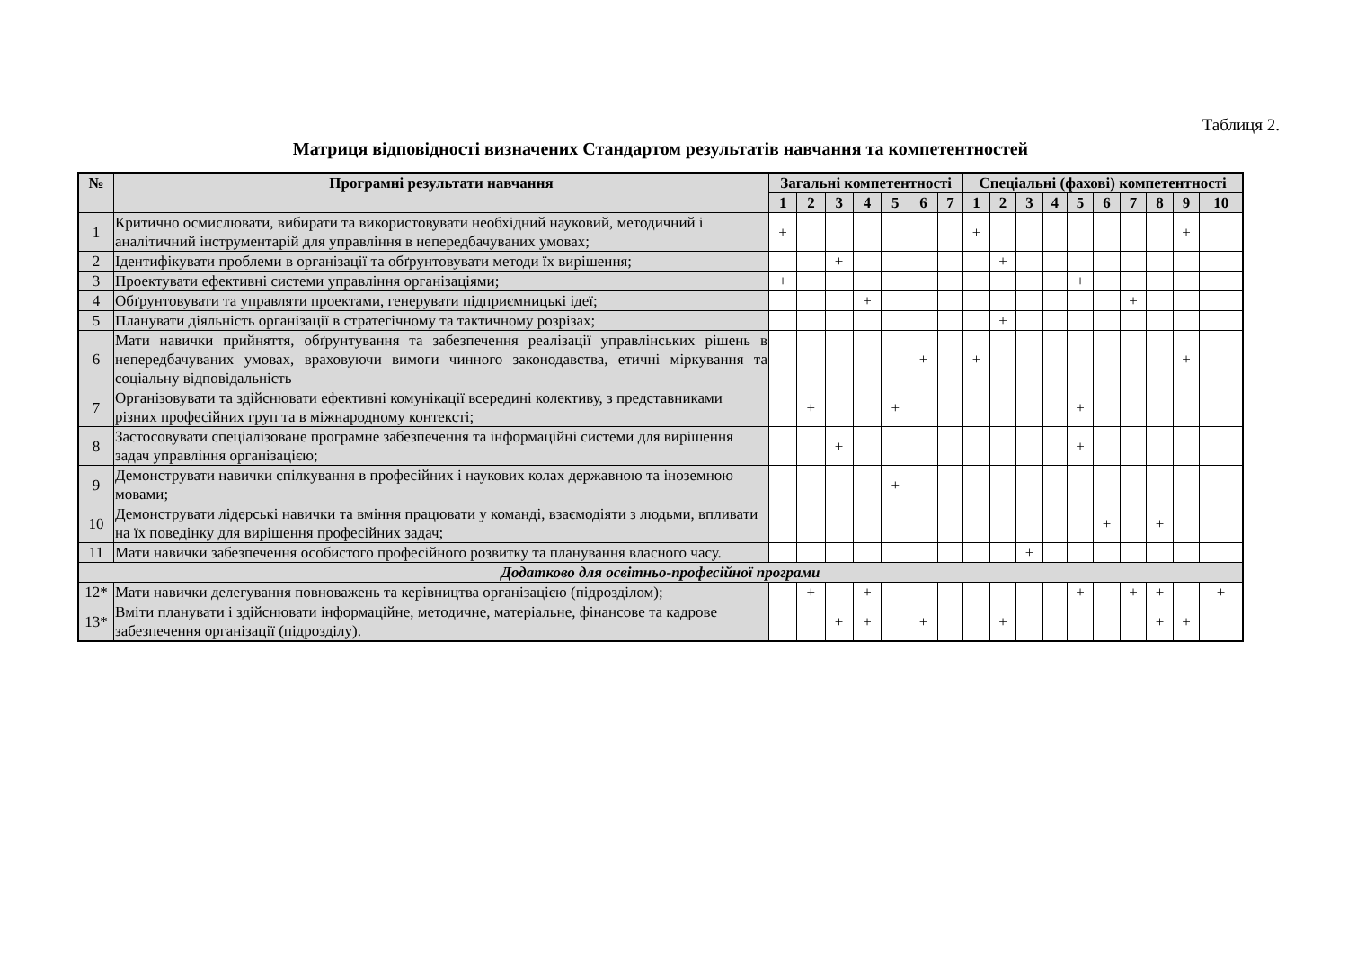Таблиця 2.
Матриця відповідності визначених Стандартом результатів навчання та компетентностей
| № | Програмні результати навчання | Загальні компетентності | | | | | | | Спеціальні (фахові) компетентності | | | | | | | | | |
| --- | --- | --- | --- | --- | --- | --- | --- | --- | --- | --- | --- | --- | --- | --- | --- | --- | --- | --- |
| | | 1 | 2 | 3 | 4 | 5 | 6 | 7 | 1 | 2 | 3 | 4 | 5 | 6 | 7 | 8 | 9 | 10 |
| 1 | Критично осмислювати, вибирати та використовувати необхідний науковий, методичний і аналітичний інструментарій для управління в непередбачуваних умовах; | + | | | | | | | + | | | | | | | | + | |
| 2 | Ідентифікувати проблеми в організації та обґрунтовувати методи їх вирішення; | | | + | | | | | | + | | | | | | | | |
| 3 | Проектувати ефективні системи управління організаціями; | + | | | | | | | | | | | + | | | | | |
| 4 | Обґрунтовувати та управляти проектами, генерувати підприємницькі ідеї; | | | | + | | | | | | | | | | + | | | |
| 5 | Планувати діяльність організації в стратегічному та тактичному розрізах; | | | | | | | | | + | | | | | | | | |
| 6 | Мати навички прийняття, обґрунтування та забезпечення реалізації управлінських рішень в непередбачуваних умовах, враховуючи вимоги чинного законодавства, етичні міркування та соціальну відповідальність | | | | | | + | | + | | | | | | | | + | |
| 7 | Організовувати та здійснювати ефективні комунікації всередині колективу, з представниками різних професійних груп та в міжнародному контексті; | | + | | | + | | | | | | | + | | | | | |
| 8 | Застосовувати спеціалізоване програмне забезпечення та інформаційні системи для вирішення задач управління організацією; | | | + | | | | | | | | | + | | | | | |
| 9 | Демонструвати навички спілкування в професійних і наукових колах державною та іноземною мовами; | | | | | + | | | | | | | | | | | | |
| 10 | Демонструвати лідерські навички та вміння працювати у команді, взаємодіяти з людьми, впливати на їх поведінку для вирішення професійних задач; | | | | | | | | | | | | | + | | + | | |
| 11 | Мати навички забезпечення особистого професійного розвитку та планування власного часу. | | | | | | | | | | + | | | | | | | |
| Додатково для освітньо-професійної програми | | | | | | | | | | | | | | | | | | |
| 12* | Мати навички делегування повноважень та керівництва організацією (підрозділом); | | + | | + | | | | | | | | + | | + | + | | + |
| 13* | Вміти планувати і здійснювати інформаційне, методичне, матеріальне, фінансове та кадрове забезпечення організації (підрозділу). | | | + | + | | + | | | + | | | | | | + | + | |